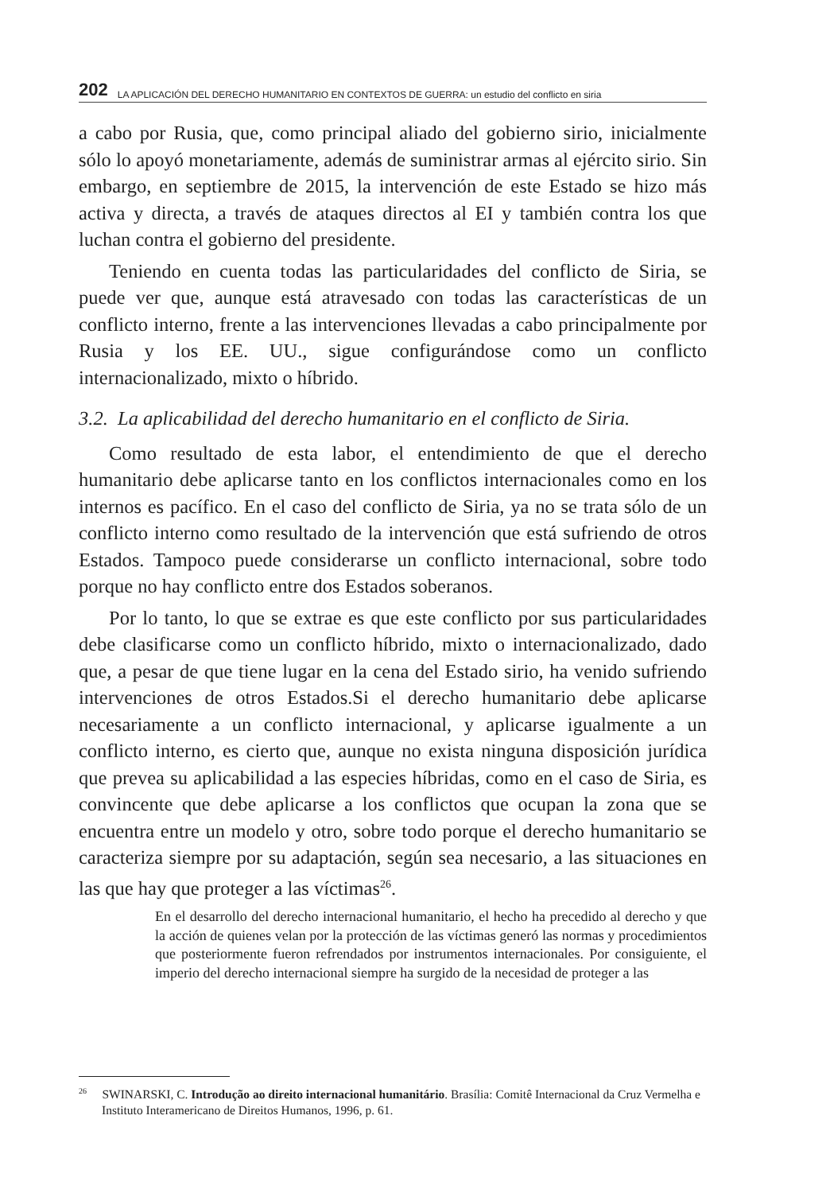202 LA APLICACIÓN DEL DERECHO HUMANITARIO EN CONTEXTOS DE GUERRA: un estudio del conflicto en siria
a cabo por Rusia, que, como principal aliado del gobierno sirio, inicialmente sólo lo apoyó monetariamente, además de suministrar armas al ejército sirio. Sin embargo, en septiembre de 2015, la intervención de este Estado se hizo más activa y directa, a través de ataques directos al EI y también contra los que luchan contra el gobierno del presidente.
Teniendo en cuenta todas las particularidades del conflicto de Siria, se puede ver que, aunque está atravesado con todas las características de un conflicto interno, frente a las intervenciones llevadas a cabo principalmente por Rusia y los EE. UU., sigue configurándose como un conflicto internacionalizado, mixto o híbrido.
3.2. La aplicabilidad del derecho humanitario en el conflicto de Siria.
Como resultado de esta labor, el entendimiento de que el derecho humanitario debe aplicarse tanto en los conflictos internacionales como en los internos es pacífico. En el caso del conflicto de Siria, ya no se trata sólo de un conflicto interno como resultado de la intervención que está sufriendo de otros Estados. Tampoco puede considerarse un conflicto internacional, sobre todo porque no hay conflicto entre dos Estados soberanos.
Por lo tanto, lo que se extrae es que este conflicto por sus particularidades debe clasificarse como un conflicto híbrido, mixto o internacionalizado, dado que, a pesar de que tiene lugar en la cena del Estado sirio, ha venido sufriendo intervenciones de otros Estados.Si el derecho humanitario debe aplicarse necesariamente a un conflicto internacional, y aplicarse igualmente a un conflicto interno, es cierto que, aunque no exista ninguna disposición jurídica que prevea su aplicabilidad a las especies híbridas, como en el caso de Siria, es convincente que debe aplicarse a los conflictos que ocupan la zona que se encuentra entre un modelo y otro, sobre todo porque el derecho humanitario se caracteriza siempre por su adaptación, según sea necesario, a las situaciones en las que hay que proteger a las víctimas<sup>26</sup>.
En el desarrollo del derecho internacional humanitario, el hecho ha precedido al derecho y que la acción de quienes velan por la protección de las víctimas generó las normas y procedimientos que posteriormente fueron refrendados por instrumentos internacionales. Por consiguiente, el imperio del derecho internacional siempre ha surgido de la necesidad de proteger a las
<sup>26</sup> SWINARSKI, C. Introdução ao direito internacional humanitário. Brasília: Comitê Internacional da Cruz Vermelha e Instituto Interamericano de Direitos Humanos, 1996, p. 61.